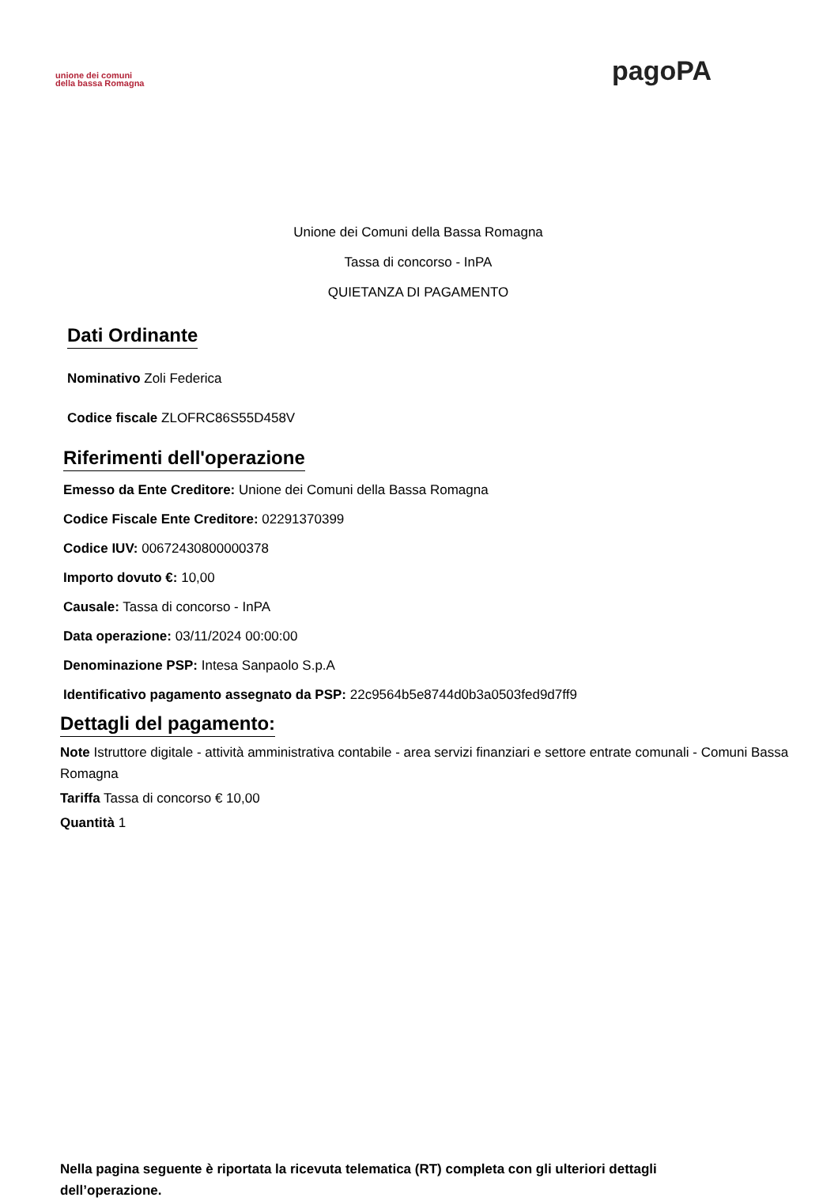unione dei comuni
della bassa Romagna
pagoPA
Unione dei Comuni della Bassa Romagna
Tassa di concorso - InPA
QUIETANZA DI PAGAMENTO
Dati Ordinante
Nominativo Zoli Federica
Codice fiscale ZLOFRC86S55D458V
Riferimenti dell'operazione
Emesso da Ente Creditore: Unione dei Comuni della Bassa Romagna
Codice Fiscale Ente Creditore: 02291370399
Codice IUV: 00672430800000378
Importo dovuto €: 10,00
Causale: Tassa di concorso - InPA
Data operazione: 03/11/2024 00:00:00
Denominazione PSP: Intesa Sanpaolo S.p.A
Identificativo pagamento assegnato da PSP: 22c9564b5e8744d0b3a0503fed9d7ff9
Dettagli del pagamento:
Note Istruttore digitale - attività amministrativa contabile - area servizi finanziari e settore entrate comunali - Comuni Bassa Romagna
Tariffa Tassa di concorso € 10,00
Quantità 1
Nella pagina seguente è riportata la ricevuta telematica (RT) completa con gli ulteriori dettagli dell’operazione.